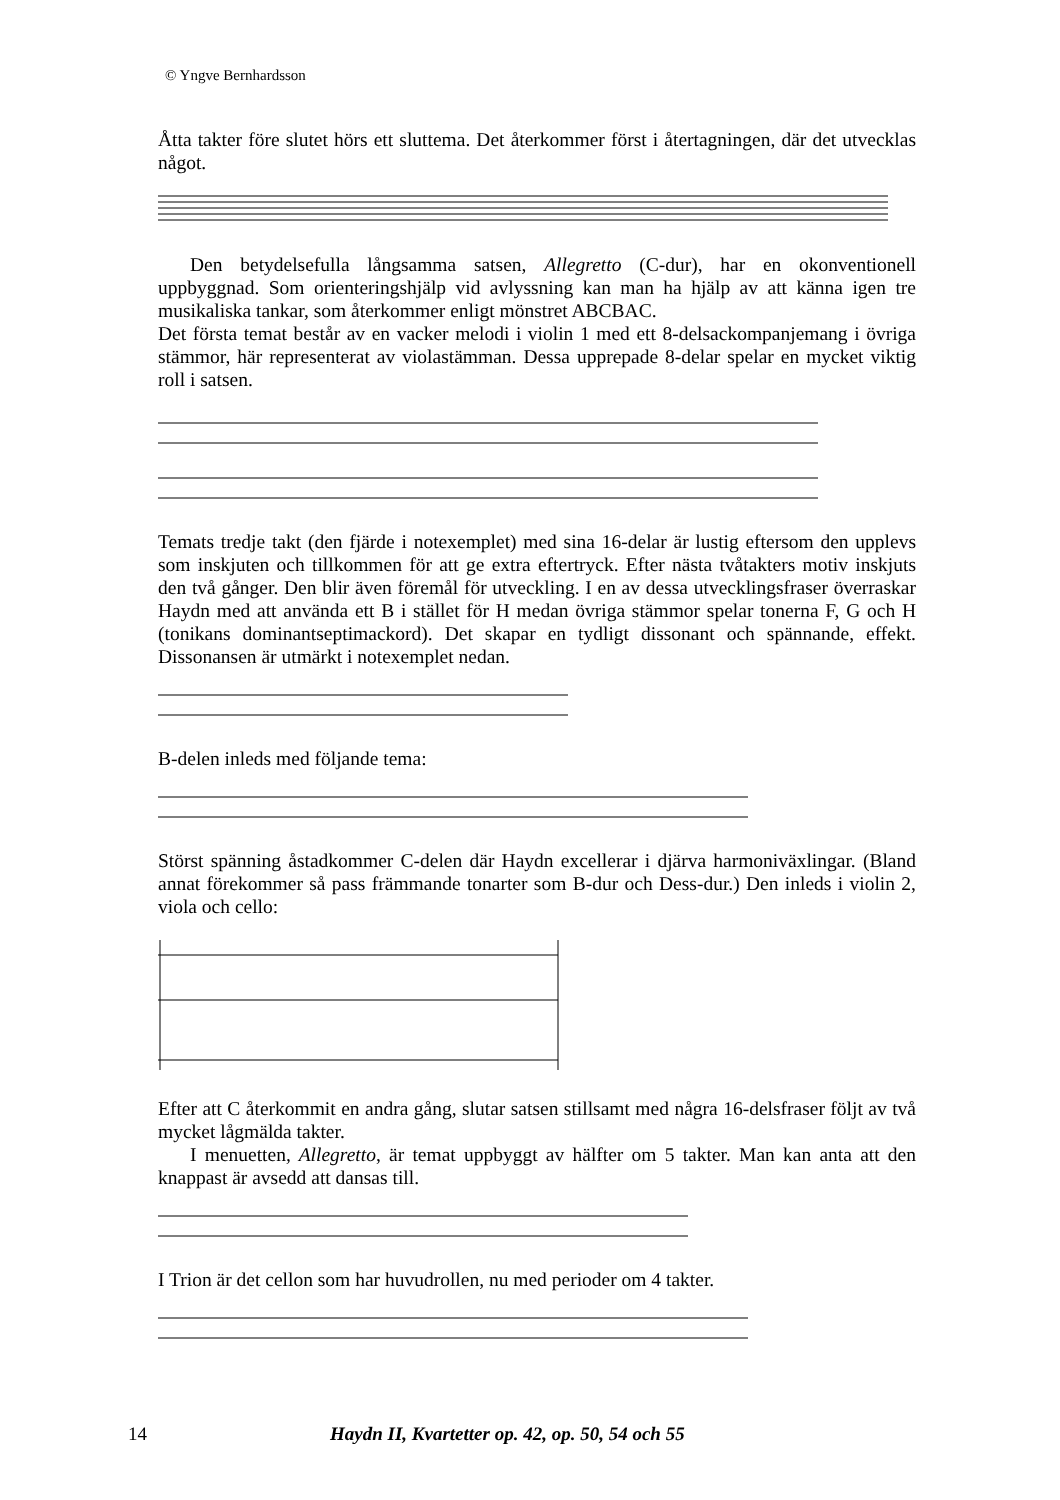© Yngve Bernhardsson
Åtta takter före slutet hörs ett sluttema. Det återkommer först i återtagningen, där det utvecklas något.
Den betydelsefulla långsamma satsen, Allegretto (C-dur), har en okonventionell uppbyggnad. Som orienteringshjälp vid avlyssning kan man ha hjälp av att känna igen tre musikaliska tankar, som återkommer enligt mönstret ABCBAC.
Det första temat består av en vacker melodi i violin 1 med ett 8-delsackompanjemang i övriga stämmor, här representerat av violastämman. Dessa upprepade 8-delar spelar en mycket viktig roll i satsen.
Temats tredje takt (den fjärde i notexemplet) med sina 16-delar är lustig eftersom den upplevs som inskjuten och tillkommen för att ge extra eftertryck. Efter nästa tvåtakters motiv inskjuts den två gånger. Den blir även föremål för utveckling. I en av dessa utvecklingsfraser överraskar Haydn med att använda ett B i stället för H medan övriga stämmor spelar tonerna F, G och H (tonikans dominantseptimackord). Det skapar en tydligt dissonant och spännande, effekt. Dissonansen är utmärkt i notexemplet nedan.
B-delen inleds med följande tema:
Störst spänning åstadkommer C-delen där Haydn excellerar i djärva harmoniväxlingar. (Bland annat förekommer så pass främmande tonarter som B-dur och Dess-dur.) Den inleds i violin 2, viola och cello:
Efter att C återkommit en andra gång, slutar satsen stillsamt med några 16-delsfraser följt av två mycket lågmälda takter.
I menuetten, Allegretto, är temat uppbyggt av hälfter om 5 takter. Man kan anta att den knappast är avsedd att dansas till.
I Trion är det cellon som har huvudrollen, nu med perioder om 4 takter.
14 Haydn II, Kvartetter op. 42, op. 50, 54 och 55